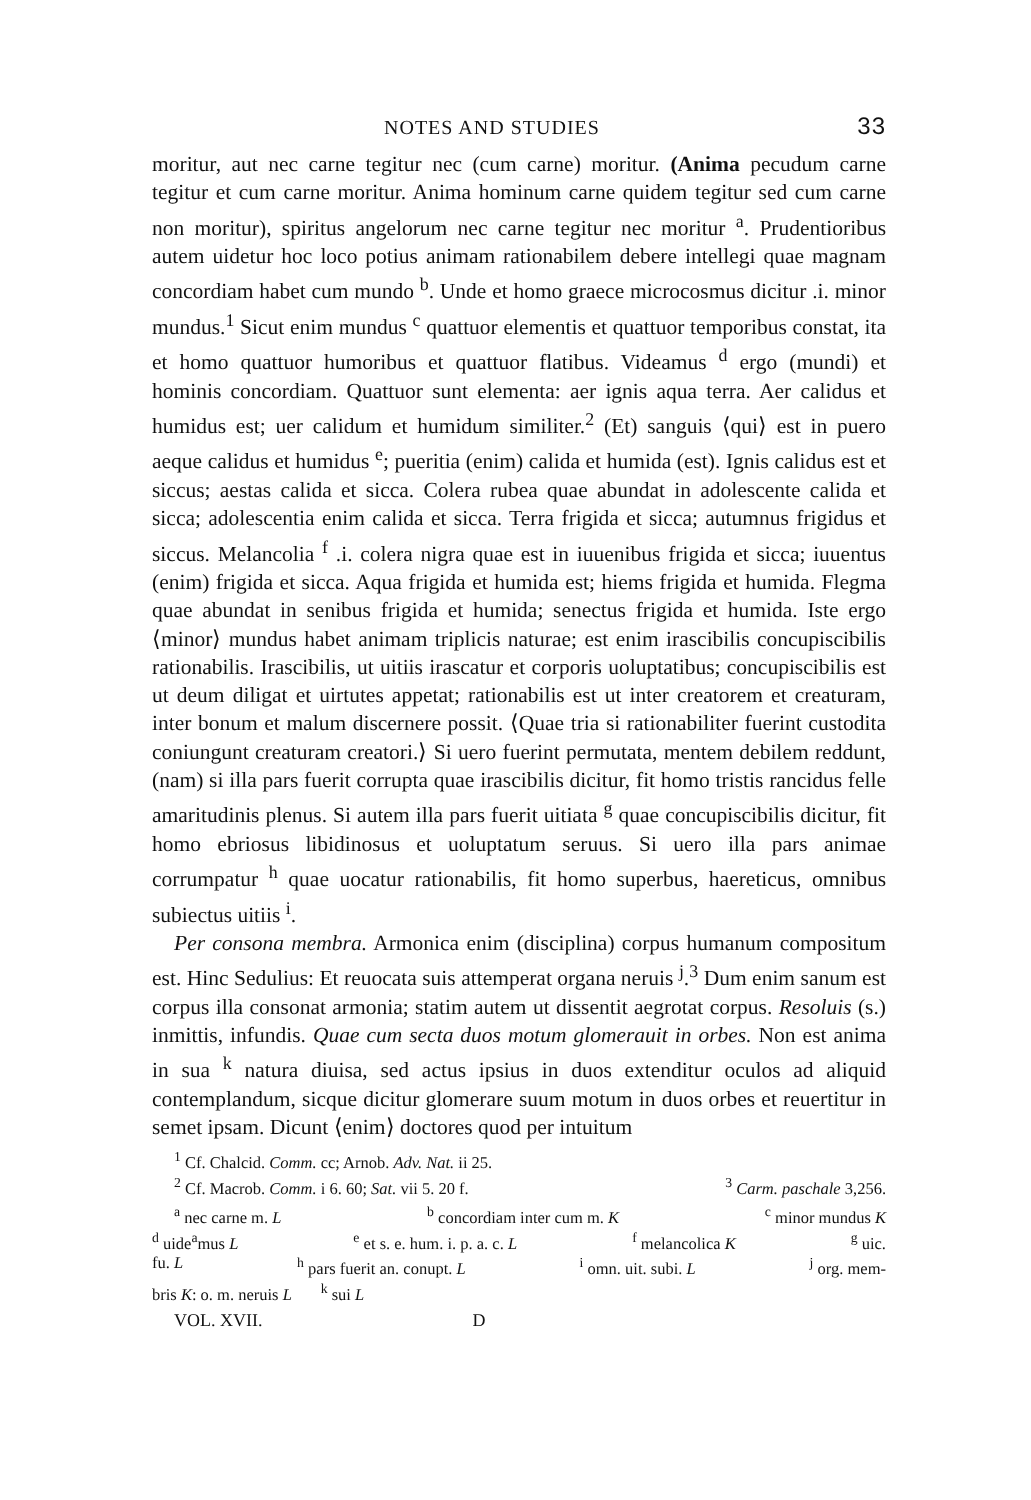NOTES AND STUDIES 33
moritur, aut nec carne tegitur nec (cum carne) moritur. (Anima pecudum carne tegitur et cum carne moritur. Anima hominum carne quidem tegitur sed cum carne non moritur), spiritus angelorum nec carne tegitur nec moritur <sup>a</sup>. Prudentioribus autem uidetur hoc loco potius animam rationabilem debere intellegi quae magnam concordiam habet cum mundo <sup>b</sup>. Unde et homo graece microcosmus dicitur .i. minor mundus.<sup>1</sup> Sicut enim mundus <sup>c</sup> quattuor elementis et quattuor temporibus constat, ita et homo quattuor humoribus et quattuor flatibus. Videamus <sup>d</sup> ergo (mundi) et hominis concordiam. Quattuor sunt elementa: aer ignis aqua terra. Aer calidus et humidus est; uer calidum et humidum similiter.<sup>2</sup> (Et) sanguis ⟨qui⟩ est in puero aeque calidus et humidus <sup>e</sup>; pueritia (enim) calida et humida (est). Ignis calidus est et siccus; aestas calida et sicca. Colera rubea quae abundat in adolescente calida et sicca; adolescentia enim calida et sicca. Terra frigida et sicca; autumnus frigidus et siccus. Melancolia <sup>f</sup> .i. colera nigra quae est in iuuenibus frigida et sicca; iuuentus (enim) frigida et sicca. Aqua frigida et humida est; hiems frigida et humida. Flegma quae abundat in senibus frigida et humida; senectus frigida et humida. Iste ergo ⟨minor⟩ mundus habet animam triplicis naturae; est enim irascibilis concupiscibilis rationabilis. Irascibilis, ut uitiis irascatur et corporis uoluptatibus; concupiscibilis est ut deum diligat et uirtutes appetat; rationabilis est ut inter creatorem et creaturam, inter bonum et malum discernere possit. ⟨Quae tria si rationabiliter fuerint custodita coniungunt creaturam creatori.⟩ Si uero fuerint permutata, mentem debilem reddunt, (nam) si illa pars fuerit corrupta quae irascibilis dicitur, fit homo tristis rancidus felle amaritudinis plenus. Si autem illa pars fuerit uitiata <sup>g</sup> quae concupiscibilis dicitur, fit homo ebriosus libidinosus et uoluptatum seruus. Si uero illa pars animae corrumpatur <sup>h</sup> quae uocatur rationabilis, fit homo superbus, haereticus, omnibus subiectus uitiis <sup>i</sup>.
Per consona membra. Armonica enim (disciplina) corpus humanum compositum est. Hinc Sedulius: Et reuocata suis attemperat organa neruis <sup>j</sup>.<sup>3</sup> Dum enim sanum est corpus illa consonat armonia; statim autem ut dissentit aegrotat corpus. Resoluis (s.) inmittis, infundis. Quae cum secta duos motum glomerauit in orbes. Non est anima in sua <sup>k</sup> natura diuisa, sed actus ipsius in duos extenditur oculos ad aliquid contemplandum, sicque dicitur glomerare suum motum in duos orbes et reuertitur in semet ipsam. Dicunt ⟨enim⟩ doctores quod per intuitum
<sup>1</sup> Cf. Chalcid. Comm. cc; Arnob. Adv. Nat. ii 25.
<sup>2</sup> Cf. Macrob. Comm. i 6. 60; Sat. vii 5. 20 f. <sup>3</sup> Carm. paschale 3,256.
<sup>a</sup> nec carne m. L <sup>b</sup> concordiam inter cum m. K <sup>c</sup> minor mundus K
<sup>d</sup> uide<sup>a</sup>mus L <sup>e</sup> et s. e. hum. i. p. a. c. L <sup>f</sup> melancolica K <sup>g</sup> uic.
fu. L <sup>h</sup> pars fuerit an. conupt. L <sup>i</sup> omn. uit. subi. L <sup>j</sup> org. mem-
bris K: o. m. neruis L <sup>k</sup> sui L
VOL. XVII. D